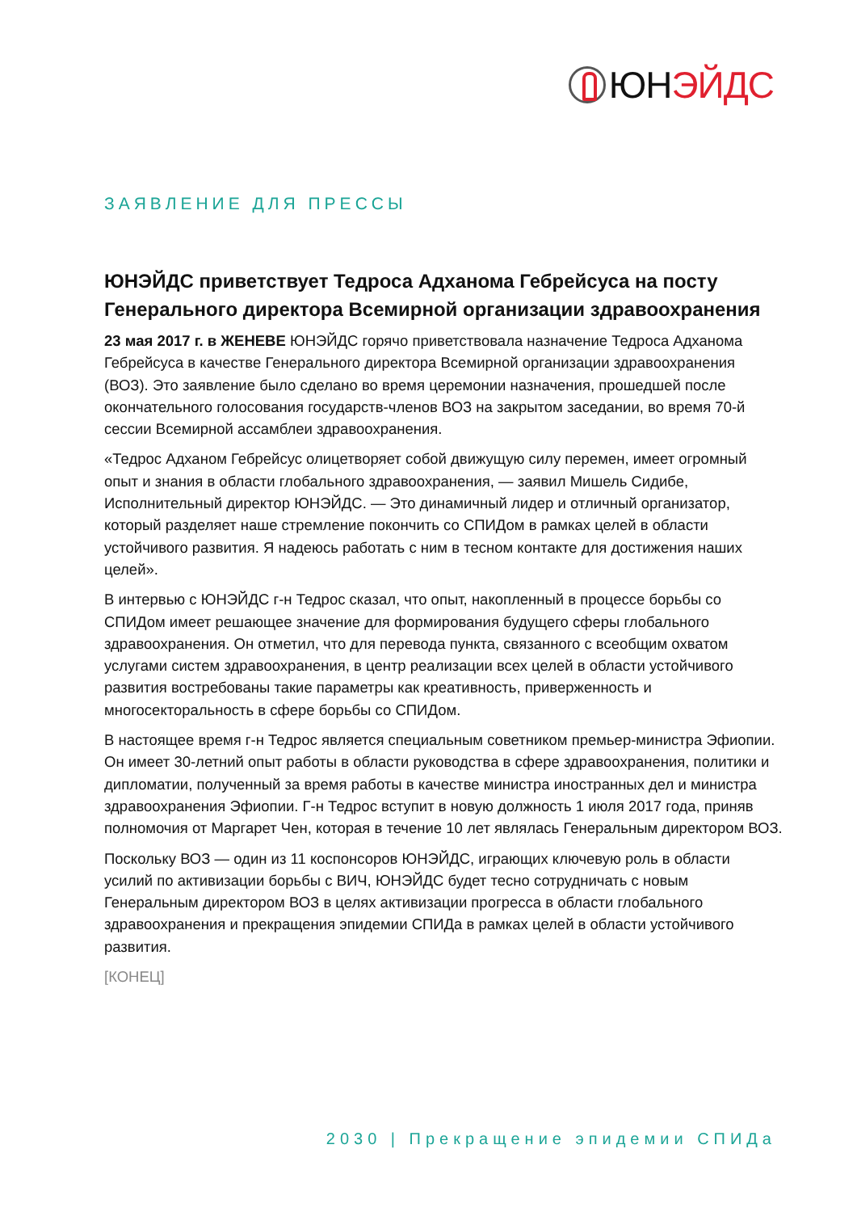ЮН ЭЙДС
ЗАЯВЛЕНИЕ ДЛЯ ПРЕССЫ
ЮНЭЙДС приветствует Тедроса Адханома Гебрейсуса на посту Генерального директора Всемирной организации здравоохранения
23 мая 2017 г. в ЖЕНЕВЕ ЮНЭЙДС горячо приветствовала назначение Тедроса Адханома Гебрейсуса в качестве Генерального директора Всемирной организации здравоохранения (ВОЗ). Это заявление было сделано во время церемонии назначения, прошедшей после окончательного голосования государств-членов ВОЗ на закрытом заседании, во время 70-й сессии Всемирной ассамблеи здравоохранения.
«Тедрос Адханом Гебрейсус олицетворяет собой движущую силу перемен, имеет огромный опыт и знания в области глобального здравоохранения, — заявил Мишель Сидибе, Исполнительный директор ЮНЭЙДС. — Это динамичный лидер и отличный организатор, который разделяет наше стремление покончить со СПИДом в рамках целей в области устойчивого развития. Я надеюсь работать с ним в тесном контакте для достижения наших целей».
В интервью с ЮНЭЙДС г-н Тедрос сказал, что опыт, накопленный в процессе борьбы со СПИДом имеет решающее значение для формирования будущего сферы глобального здравоохранения. Он отметил, что для перевода пункта, связанного с всеобщим охватом услугами систем здравоохранения, в центр реализации всех целей в области устойчивого развития востребованы такие параметры как креативность, приверженность и многосекторальность в сфере борьбы со СПИДом.
В настоящее время г-н Тедрос является специальным советником премьер-министра Эфиопии. Он имеет 30-летний опыт работы в области руководства в сфере здравоохранения, политики и дипломатии, полученный за время работы в качестве министра иностранных дел и министра здравоохранения Эфиопии. Г-н Тедрос вступит в новую должность 1 июля 2017 года, приняв полномочия от Маргарет Чен, которая в течение 10 лет являлась Генеральным директором ВОЗ.
Поскольку ВОЗ — один из 11 коспонсоров ЮНЭЙДС, играющих ключевую роль в области усилий по активизации борьбы с ВИЧ, ЮНЭЙДС будет тесно сотрудничать с новым Генеральным директором ВОЗ в целях активизации прогресса в области глобального здравоохранения и прекращения эпидемии СПИДа в рамках целей в области устойчивого развития.
[КОНЕЦ]
2030 | Прекращение эпидемии СПИДа